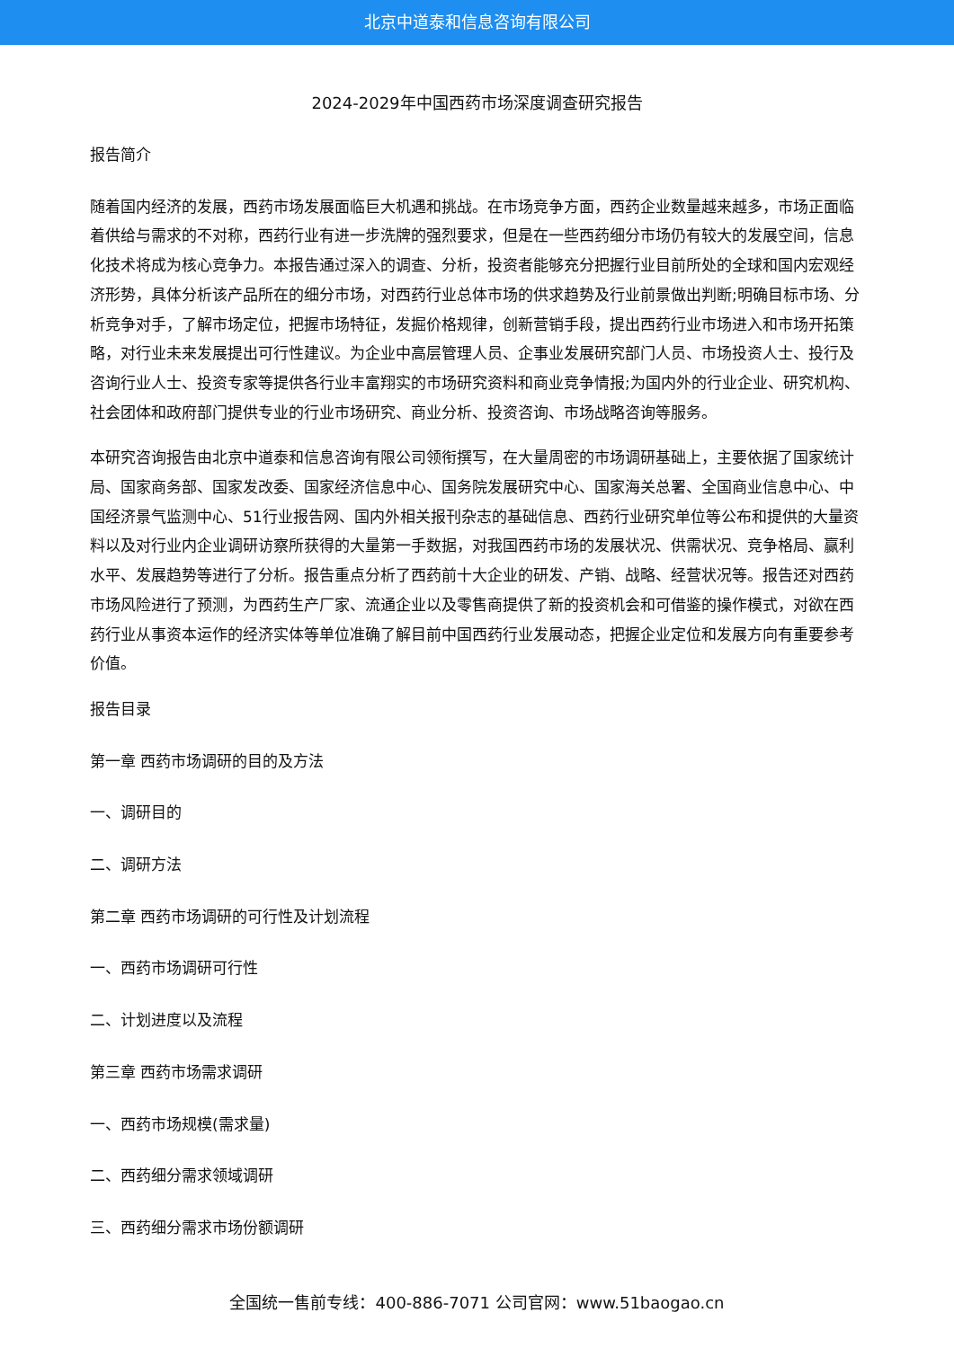北京中道泰和信息咨询有限公司
2024-2029年中国西药市场深度调查研究报告
报告简介
随着国内经济的发展，西药市场发展面临巨大机遇和挑战。在市场竞争方面，西药企业数量越来越多，市场正面临着供给与需求的不对称，西药行业有进一步洗牌的强烈要求，但是在一些西药细分市场仍有较大的发展空间，信息化技术将成为核心竞争力。本报告通过深入的调查、分析，投资者能够充分把握行业目前所处的全球和国内宏观经济形势，具体分析该产品所在的细分市场，对西药行业总体市场的供求趋势及行业前景做出判断;明确目标市场、分析竞争对手，了解市场定位，把握市场特征，发掘价格规律，创新营销手段，提出西药行业市场进入和市场开拓策略，对行业未来发展提出可行性建议。为企业中高层管理人员、企事业发展研究部门人员、市场投资人士、投行及咨询行业人士、投资专家等提供各行业丰富翔实的市场研究资料和商业竞争情报;为国内外的行业企业、研究机构、社会团体和政府部门提供专业的行业市场研究、商业分析、投资咨询、市场战略咨询等服务。
本研究咨询报告由北京中道泰和信息咨询有限公司领衔撰写，在大量周密的市场调研基础上，主要依据了国家统计局、国家商务部、国家发改委、国家经济信息中心、国务院发展研究中心、国家海关总署、全国商业信息中心、中国经济景气监测中心、51行业报告网、国内外相关报刊杂志的基础信息、西药行业研究单位等公布和提供的大量资料以及对行业内企业调研访察所获得的大量第一手数据，对我国西药市场的发展状况、供需状况、竞争格局、赢利水平、发展趋势等进行了分析。报告重点分析了西药前十大企业的研发、产销、战略、经营状况等。报告还对西药市场风险进行了预测，为西药生产厂家、流通企业以及零售商提供了新的投资机会和可借鉴的操作模式，对欲在西药行业从事资本运作的经济实体等单位准确了解目前中国西药行业发展动态，把握企业定位和发展方向有重要参考价值。
报告目录
第一章 西药市场调研的目的及方法
一、调研目的
二、调研方法
第二章 西药市场调研的可行性及计划流程
一、西药市场调研可行性
二、计划进度以及流程
第三章 西药市场需求调研
一、西药市场规模(需求量)
二、西药细分需求领域调研
三、西药细分需求市场份额调研
全国统一售前专线：400-886-7071 公司官网：www.51baogao.cn